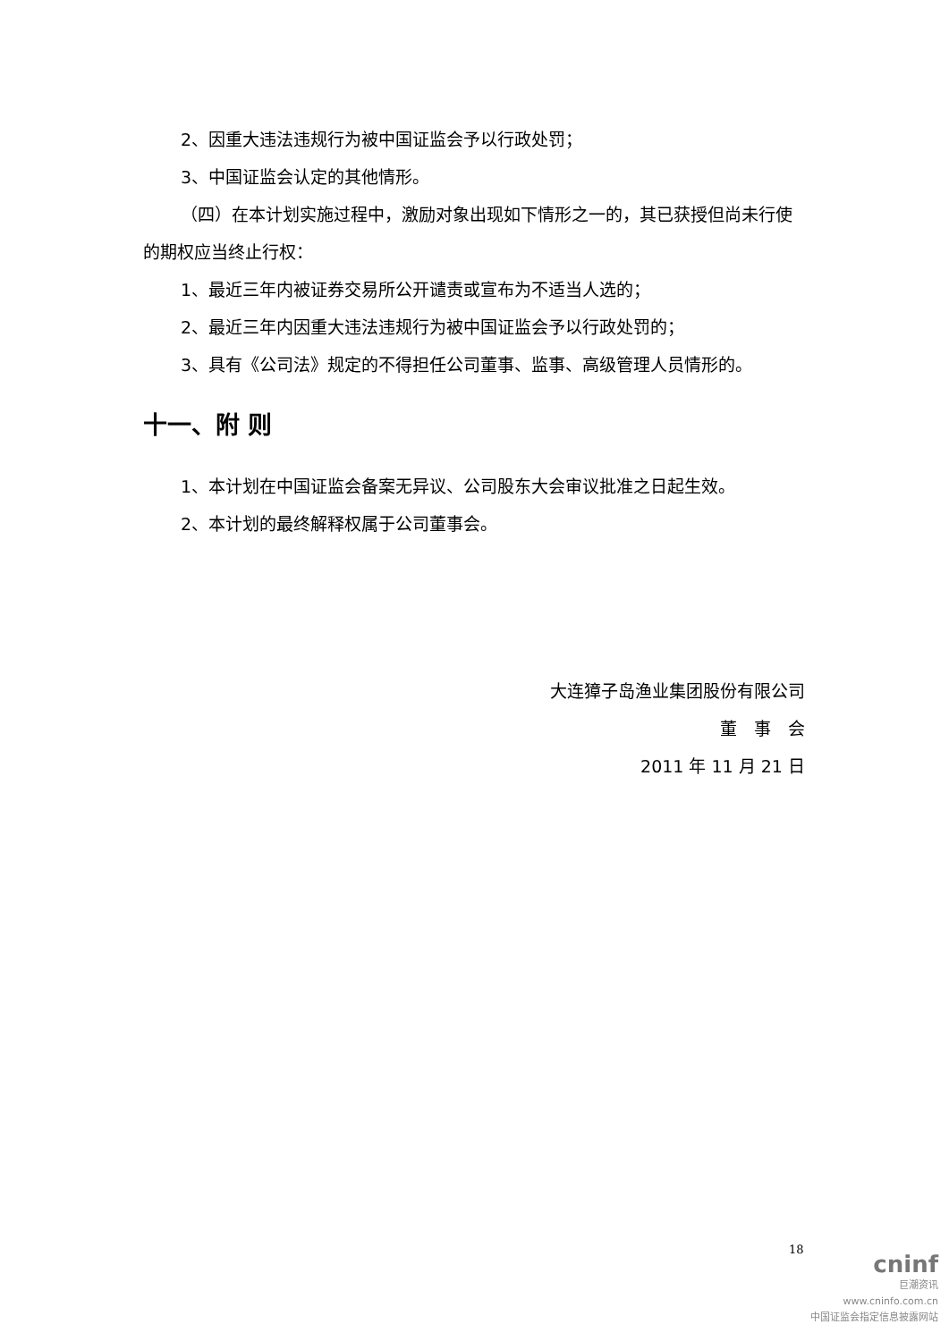2、因重大违法违规行为被中国证监会予以行政处罚；
3、中国证监会认定的其他情形。
（四）在本计划实施过程中，激励对象出现如下情形之一的，其已获授但尚未行使的期权应当终止行权：
1、最近三年内被证券交易所公开谴责或宣布为不适当人选的；
2、最近三年内因重大违法违规行为被中国证监会予以行政处罚的；
3、具有《公司法》规定的不得担任公司董事、监事、高级管理人员情形的。
十一、附 则
1、本计划在中国证监会备案无异议、公司股东大会审议批准之日起生效。
2、本计划的最终解释权属于公司董事会。
大连獐子岛渔业集团股份有限公司
董　事　会
2011 年 11 月 21 日
18
cninf
巨潮资讯
www.cninfo.com.cn
中国证监会指定信息披露网站